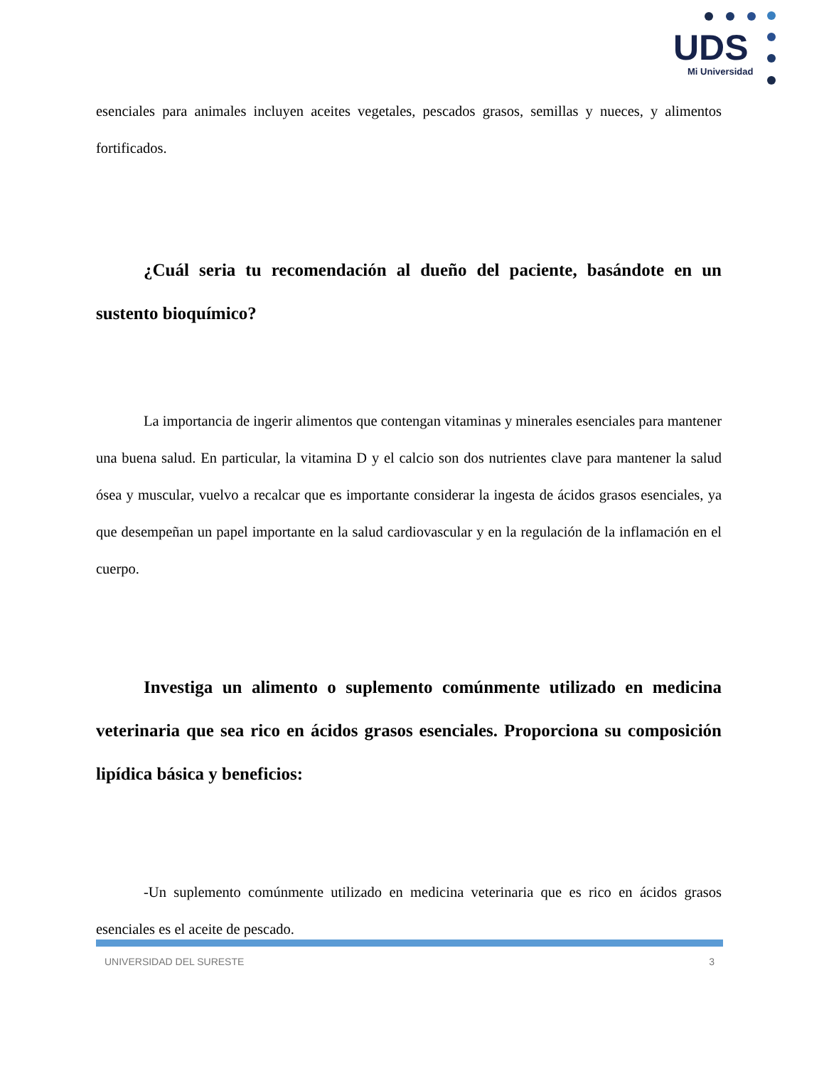UDS
Mi Universidad
esenciales para animales incluyen aceites vegetales, pescados grasos, semillas y nueces, y alimentos fortificados.
¿Cuál seria tu recomendación al dueño del paciente, basándote en un sustento bioquímico?
La importancia de ingerir alimentos que contengan vitaminas y minerales esenciales para mantener una buena salud. En particular, la vitamina D y el calcio son dos nutrientes clave para mantener la salud ósea y muscular, vuelvo a recalcar que es importante considerar la ingesta de ácidos grasos esenciales, ya que desempeñan un papel importante en la salud cardiovascular y en la regulación de la inflamación en el cuerpo.
Investiga un alimento o suplemento comúnmente utilizado en medicina veterinaria que sea rico en ácidos grasos esenciales. Proporciona su composición lipídica básica y beneficios:
-Un suplemento comúnmente utilizado en medicina veterinaria que es rico en ácidos grasos esenciales es el aceite de pescado.
UNIVERSIDAD DEL SURESTE 3